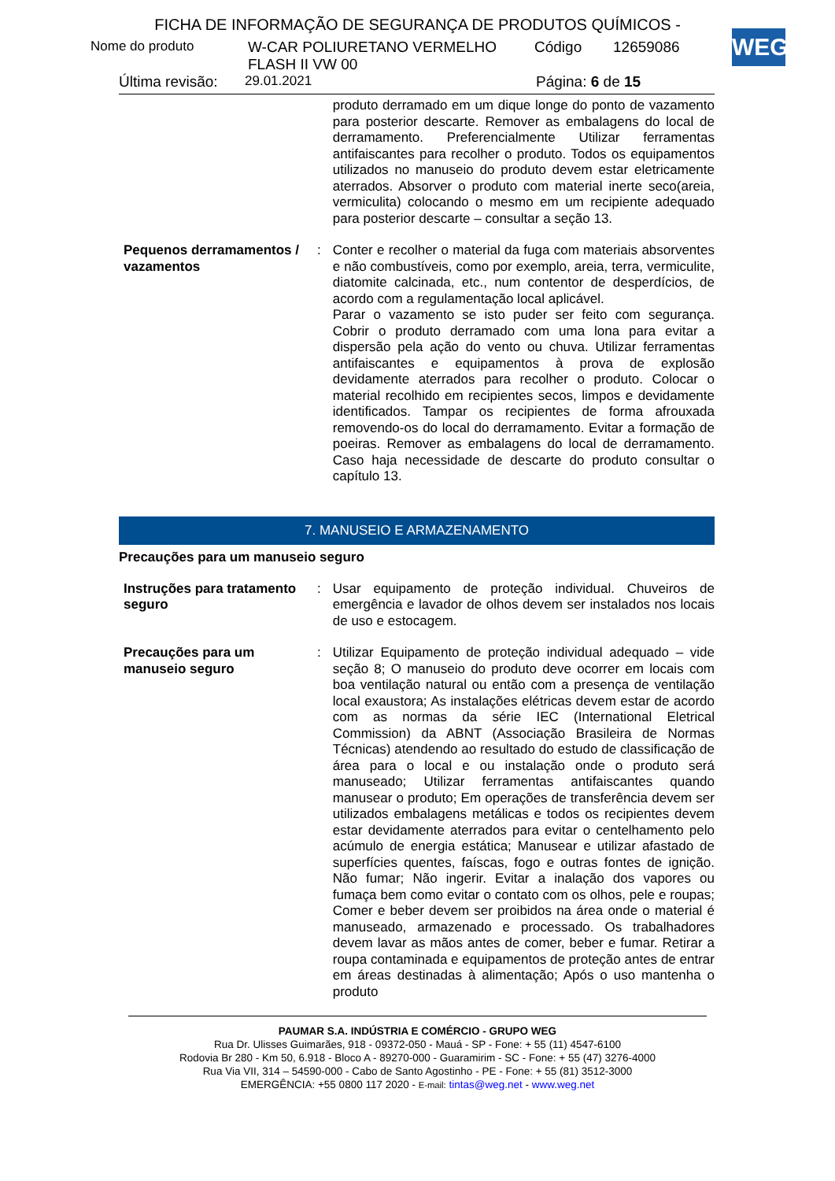WEG
FICHA DE INFORMAÇÃO DE SEGURANÇA DE PRODUTOS QUÍMICOS -
Nome do produto W-CAR POLIURETANO VERMELHO
FLASH II VW 00 Código 12659086
Última revisão: 29.01.2021 Página: 6 de 15
produto derramado em um dique longe do ponto de vazamento para posterior descarte. Remover as embalagens do local de derramamento. Preferencialmente Utilizar ferramentas antifaiscantes para recolher o produto. Todos os equipamentos utilizados no manuseio do produto devem estar eletricamente aterrados. Absorver o produto com material inerte seco(areia, vermiculita) colocando o mesmo em um recipiente adequado para posterior descarte – consultar a seção 13.
Pequenos derramamentos / vazamentos
: Conter e recolher o material da fuga com materiais absorventes e não combustíveis, como por exemplo, areia, terra, vermiculite, diatomite calcinada, etc., num contentor de desperdícios, de acordo com a regulamentação local aplicável.
Parar o vazamento se isto puder ser feito com segurança. Cobrir o produto derramado com uma lona para evitar a dispersão pela ação do vento ou chuva. Utilizar ferramentas antifaiscantes e equipamentos à prova de explosão devidamente aterrados para recolher o produto. Colocar o material recolhido em recipientes secos, limpos e devidamente identificados. Tampar os recipientes de forma afrouxada removendo-os do local do derramamento. Evitar a formação de poeiras. Remover as embalagens do local de derramamento. Caso haja necessidade de descarte do produto consultar o capítulo 13.
7. MANUSEIO E ARMAZENAMENTO
Precauções para um manuseio seguro
Instruções para tratamento seguro
: Usar equipamento de proteção individual. Chuveiros de emergência e lavador de olhos devem ser instalados nos locais de uso e estocagem.
Precauções para um manuseio seguro
: Utilizar Equipamento de proteção individual adequado – vide seção 8; O manuseio do produto deve ocorrer em locais com boa ventilação natural ou então com a presença de ventilação local exaustora; As instalações elétricas devem estar de acordo com as normas da série IEC (International Eletrical Commission) da ABNT (Associação Brasileira de Normas Técnicas) atendendo ao resultado do estudo de classificação de área para o local e ou instalação onde o produto será manuseado; Utilizar ferramentas antifaiscantes quando manusear o produto; Em operações de transferência devem ser utilizados embalagens metálicas e todos os recipientes devem estar devidamente aterrados para evitar o centelhamento pelo acúmulo de energia estática; Manusear e utilizar afastado de superfícies quentes, faíscas, fogo e outras fontes de ignição. Não fumar; Não ingerir. Evitar a inalação dos vapores ou fumaça bem como evitar o contato com os olhos, pele e roupas; Comer e beber devem ser proibidos na área onde o material é manuseado, armazenado e processado. Os trabalhadores devem lavar as mãos antes de comer, beber e fumar. Retirar a roupa contaminada e equipamentos de proteção antes de entrar em áreas destinadas à alimentação; Após o uso mantenha o produto
PAUMAR S.A. INDÚSTRIA E COMÉRCIO - GRUPO WEG
Rua Dr. Ulisses Guimarães, 918 - 09372-050 - Mauá - SP - Fone: + 55 (11) 4547-6100
Rodovia Br 280 - Km 50, 6.918 - Bloco A - 89270-000 - Guaramirim - SC - Fone: + 55 (47) 3276-4000
Rua Via VII, 314 – 54590-000 - Cabo de Santo Agostinho - PE - Fone: + 55 (81) 3512-3000
EMERGÊNCIA: +55 0800 117 2020 - E-mail: tintas@weg.net - www.weg.net